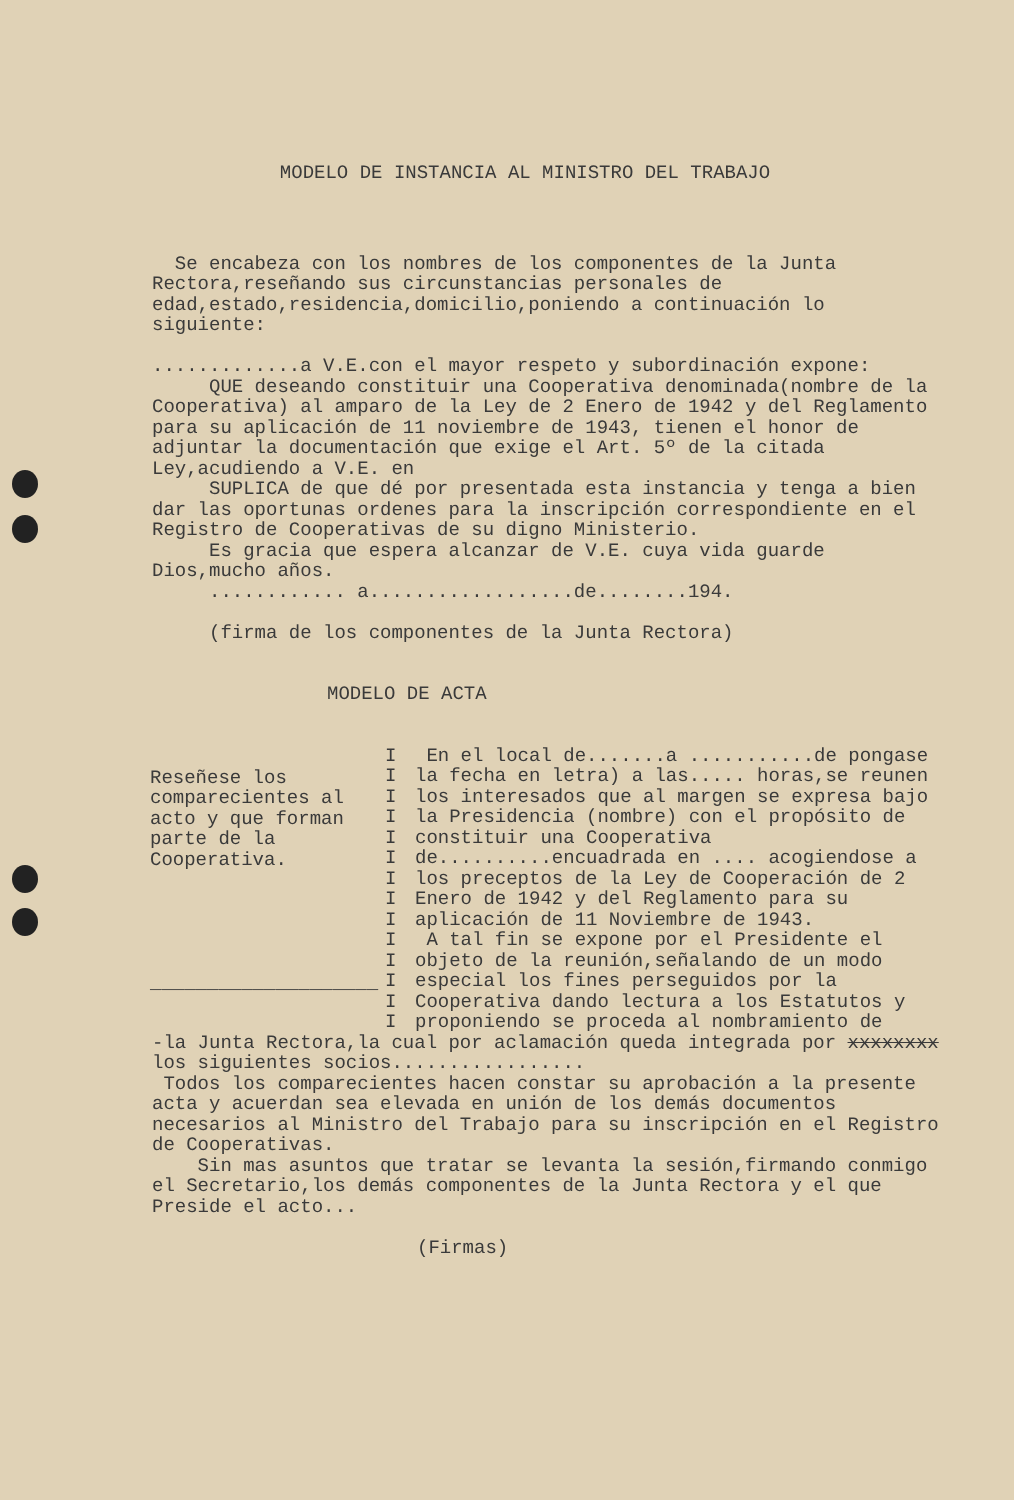MODELO DE INSTANCIA AL MINISTRO DEL TRABAJO
Se encabeza con los nombres de los componentes de la Junta Rectora,reseñando sus circunstancias personales de edad,estado,residencia,domicilio,poniendo a continuación lo siguiente:
.............a V.E.con el mayor respeto y subordinación expone:
QUE deseando constituir una Cooperativa denominada(nombre de la Cooperativa) al amparo de la Ley de 2 Enero de 1942 y del Reglamento para su aplicación de 11 noviembre de 1943, tienen el honor de adjuntar la documentación que exige el Art. 5º de la citada Ley,acudiendo a V.E. en
SUPLICA de que dé por presentada esta instancia y tenga a bien dar las oportunas ordenes para la inscripción correspondiente en el Registro de Cooperativas de su digno Ministerio.
Es gracia que espera alcanzar de V.E. cuya vida guarde Dios,mucho años.
............ a..................de........194.
(firma de los componentes de la Junta Rectora)
MODELO DE ACTA
Reseñese los comparecientes al acto y que forman parte de la Cooperativa.
____________________
I
I
I
I
I
I
I
I
I
I
I
I
I
I
En el local de.......a ...........de pongase la fecha en letra) a las..... horas,se reunen los interesados que al margen se expresa bajo la Presidencia (nombre) con el propósito de constituir una Cooperativa de..........encuadrada en .... acogiendose a los preceptos de la Ley de Cooperación de 2 Enero de 1942 y del Reglamento para su aplicación de 11 Noviembre de 1943.
A tal fin se expone por el Presidente el objeto de la reunión,señalando de un modo especial los fines perseguidos por la Cooperativa dando lectura a los Estatutos y proponiendo se proceda al nombramiento de
-la Junta Rectora,la cual por aclamación queda integrada por xxxxxxxx los siguientes socios.................
Todos los comparecientes hacen constar su aprobación a la presente acta y acuerdan sea elevada en unión de los demás documentos necesarios al Ministro del Trabajo para su inscripción en el Registro de Cooperativas.
Sin mas asuntos que tratar se levanta la sesión,firmando conmigo el Secretario,los demás componentes de la Junta Rectora y el que Preside el acto...
(Firmas)